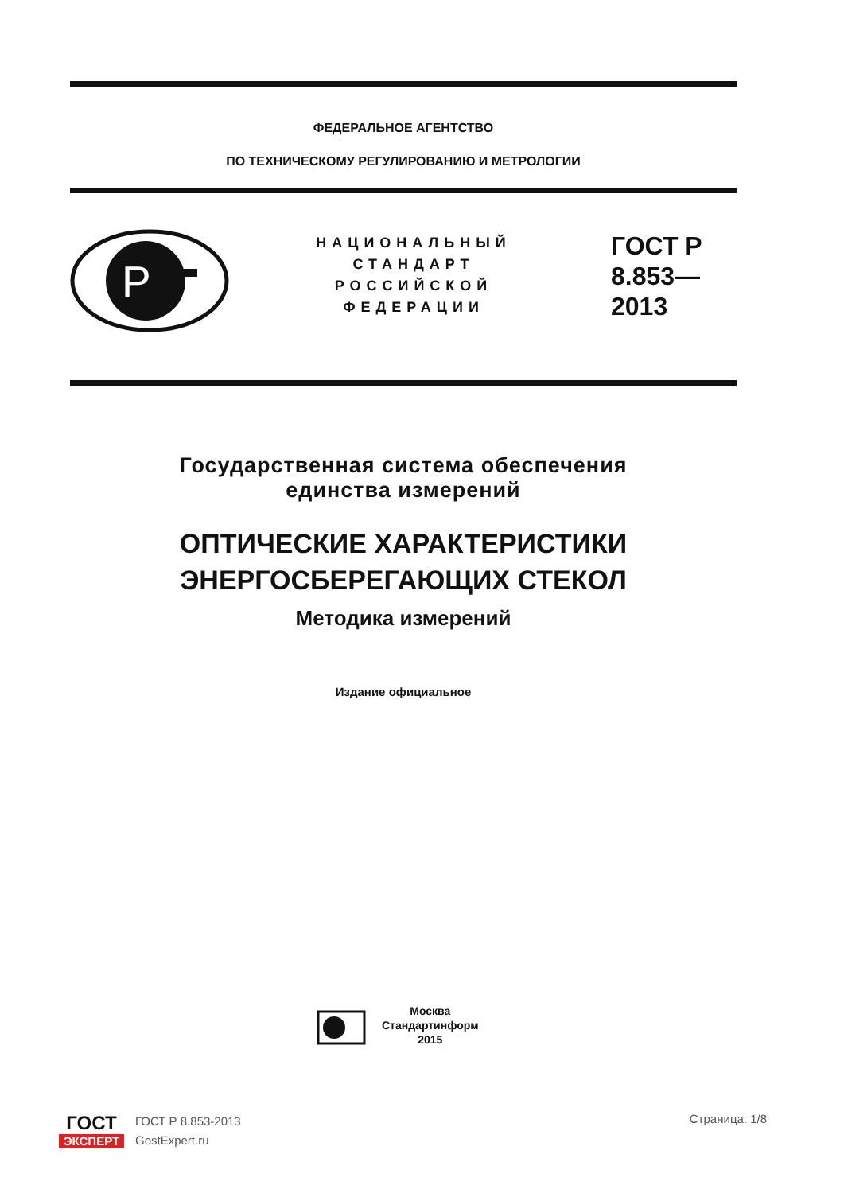ФЕДЕРАЛЬНОЕ АГЕНТСТВО
ПО ТЕХНИЧЕСКОМУ РЕГУЛИРОВАНИЮ И МЕТРОЛОГИИ
P
НАЦИОНАЛЬНЫЙ СТАНДАРТ РОССИЙСКОЙ ФЕДЕРАЦИИ
ГОСТ Р
8.853—
2013
Государственная система обеспечения
единства измерений
ОПТИЧЕСКИЕ ХАРАКТЕРИСТИКИ
ЭНЕРГОСБЕРЕГАЮЩИХ СТЕКОЛ
Методика измерений
Издание официальное
Москва
Стандартинформ
2015
ГОСТ
ЭКСПЕРТ
ГОСТ Р 8.853-2013
GostExpert.ru
Страница: 1/8